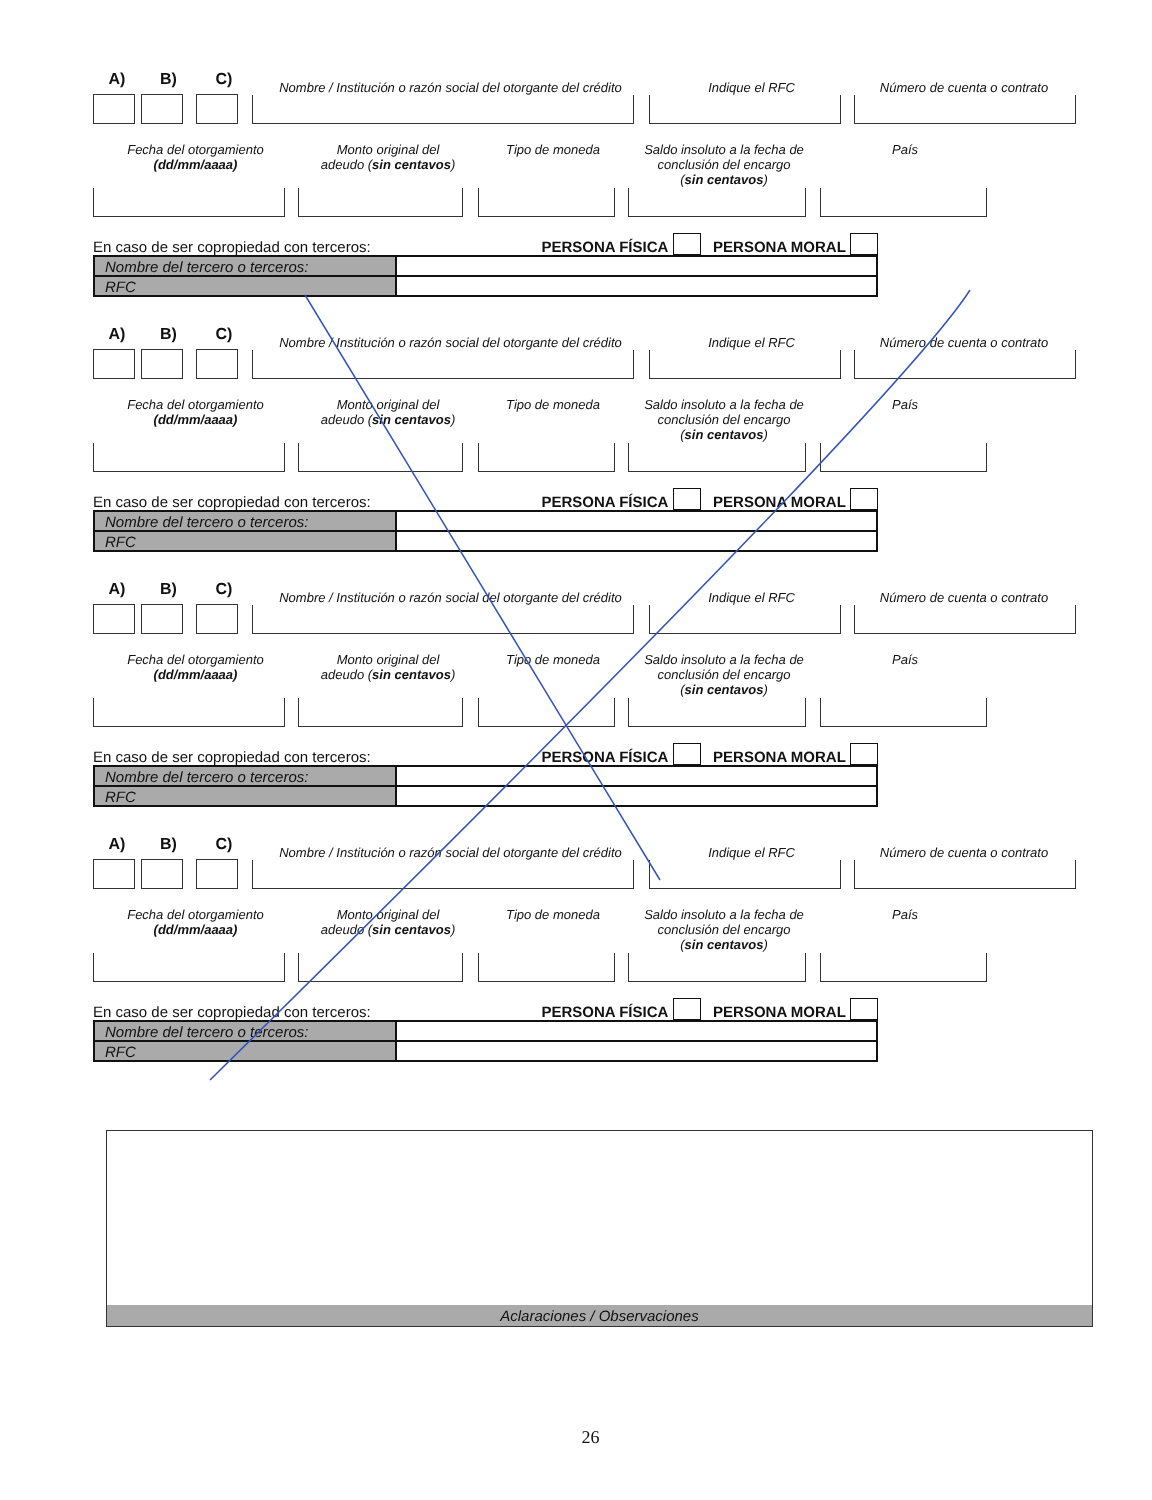A)
B)
C)
Nombre / Institución o razón social del otorgante del crédito
Indique el RFC
Número de cuenta o contrato
Fecha del otorgamiento
(dd/mm/aaaa)
Monto original del
adeudo (sin centavos)
Tipo de moneda Saldo insoluto a la fecha de
conclusión del encargo
(sin centavos)
País
En caso de ser copropiedad con terceros: PERSONA FÍSICA PERSONA MORAL
| Nombre del tercero o terceros: | |
| RFC | |
A)
B)
C)
Nombre / Institución o razón social del otorgante del crédito
Indique el RFC
Número de cuenta o contrato
Fecha del otorgamiento
(dd/mm/aaaa)
Monto original del
adeudo (sin centavos)
Tipo de moneda Saldo insoluto a la fecha de
conclusión del encargo
(sin centavos)
País
En caso de ser copropiedad con terceros: PERSONA FÍSICA PERSONA MORAL
| Nombre del tercero o terceros: | |
| RFC | |
A)
B)
C)
Nombre / Institución o razón social del otorgante del crédito
Indique el RFC
Número de cuenta o contrato
Fecha del otorgamiento
(dd/mm/aaaa)
Monto original del
adeudo (sin centavos)
Tipo de moneda Saldo insoluto a la fecha de
conclusión del encargo
(sin centavos)
País
En caso de ser copropiedad con terceros: PERSONA FÍSICA PERSONA MORAL
| Nombre del tercero o terceros: | |
| RFC | |
A)
B)
C)
Nombre / Institución o razón social del otorgante del crédito
Indique el RFC
Número de cuenta o contrato
Fecha del otorgamiento
(dd/mm/aaaa)
Monto original del
adeudo (sin centavos)
Tipo de moneda Saldo insoluto a la fecha de
conclusión del encargo
(sin centavos)
País
En caso de ser copropiedad con terceros: PERSONA FÍSICA PERSONA MORAL
| Nombre del tercero o terceros: | |
| RFC | |
Aclaraciones / Observaciones
26